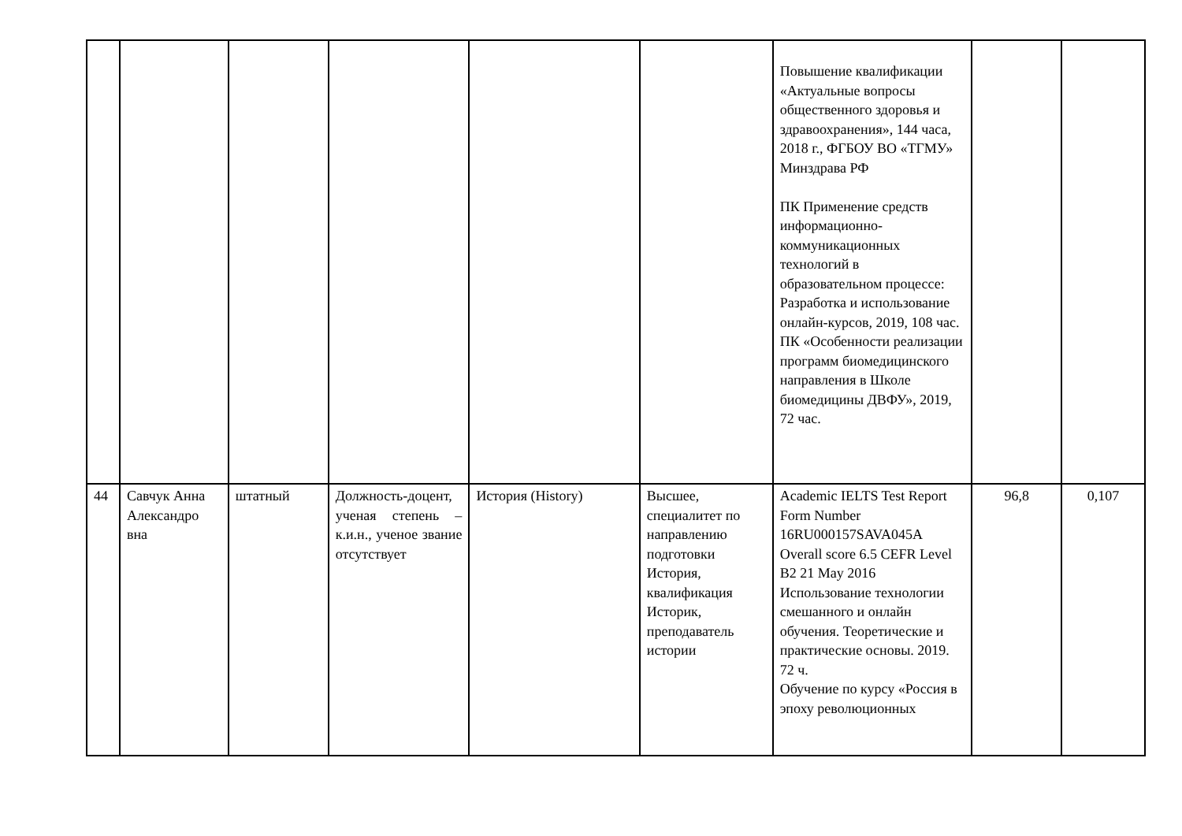| | | | | | | Повышение квалификации «Актуальные вопросы общественного здоровья и здравоохранения», 144 часа, 2018 г., ФГБОУ ВО «ТГМУ» Минздрава РФ ПК Применение средств информационно-коммуникационных технологий в образовательном процессе: Разработка и использование онлайн-курсов, 2019, 108 час. ПК «Особенности реализации программ биомедицинского направления в Школе биомедицины ДВФУ», 2019, 72 час. | | |
| 44 | Савчук Анна Александро вна | штатный | Должность-доцент, ученая степень – к.и.н., ученое звание отсутствует | История (History) | Высшее, специалитет по направлению подготовки История, квалификация Историк, преподаватель истории | Academic IELTS Test Report Form Number 16RU000157SAVA045A Overall score 6.5 CEFR Level B2 21 May 2016 Использование технологии смешанного и онлайн обучения. Теоретические и практические основы. 2019. 72 ч. Обучение по курсу «Россия в эпоху революционных | 96,8 | 0,107 |